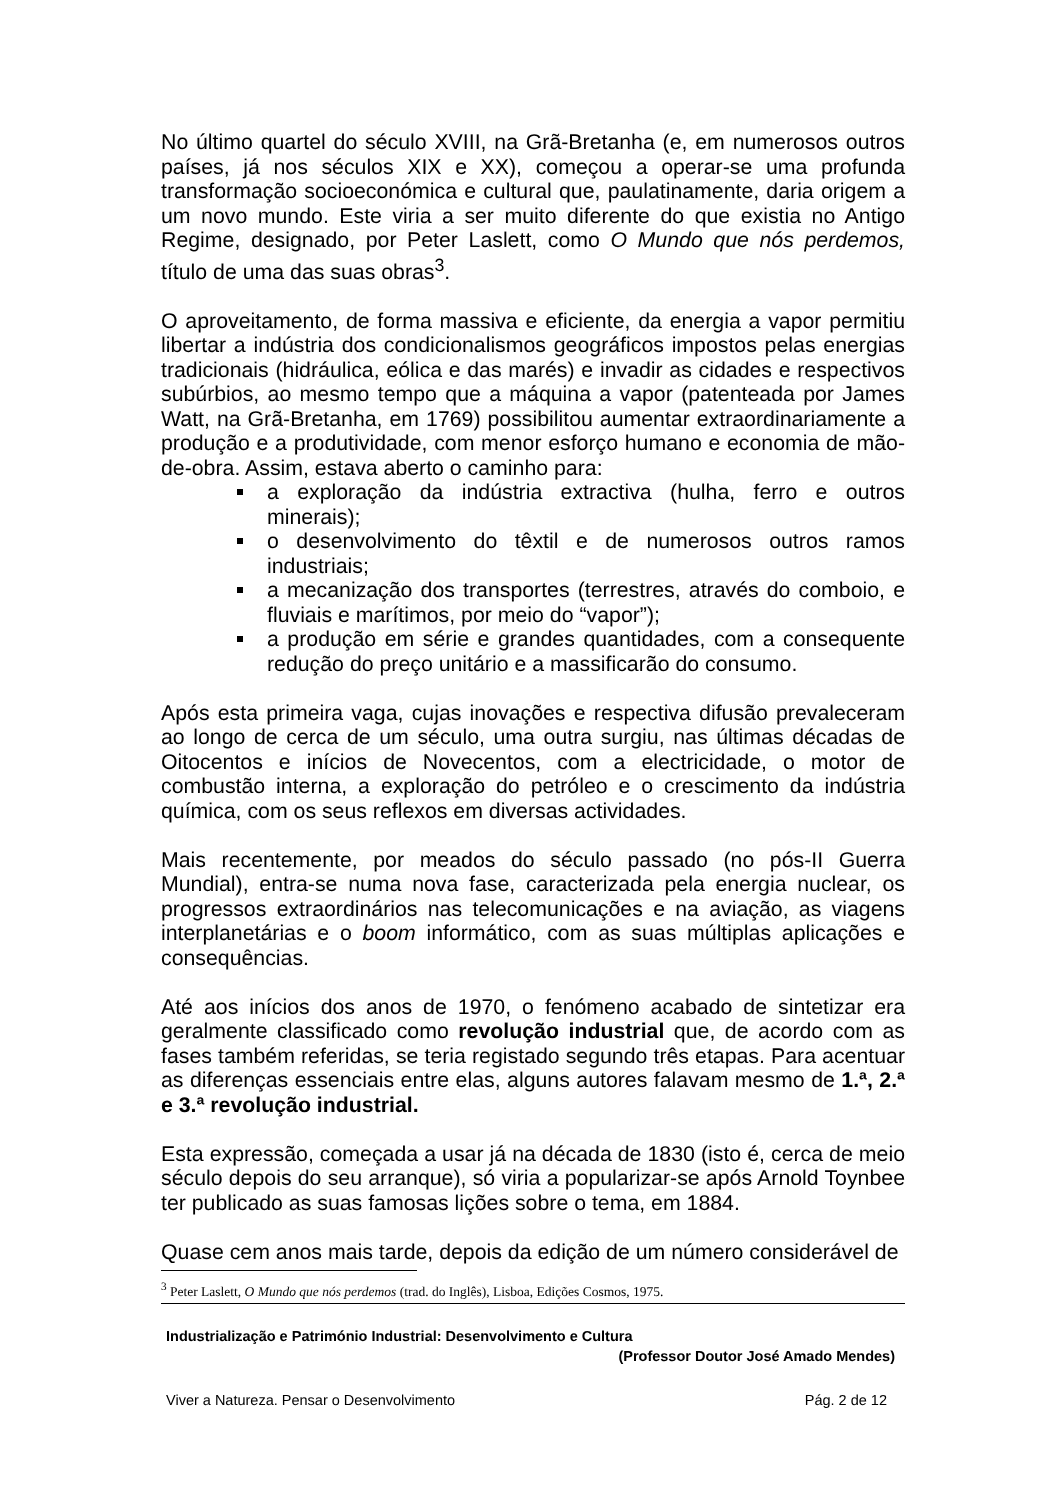No último quartel do século XVIII, na Grã-Bretanha (e, em numerosos outros países, já nos séculos XIX e XX), começou a operar-se uma profunda transformação socioeconómica e cultural que, paulatinamente, daria origem a um novo mundo. Este viria a ser muito diferente do que existia no Antigo Regime, designado, por Peter Laslett, como O Mundo que nós perdemos, título de uma das suas obras<sup>3</sup>.
O aproveitamento, de forma massiva e eficiente, da energia a vapor permitiu libertar a indústria dos condicionalismos geográficos impostos pelas energias tradicionais (hidráulica, eólica e das marés) e invadir as cidades e respectivos subúrbios, ao mesmo tempo que a máquina a vapor (patenteada por James Watt, na Grã-Bretanha, em 1769) possibilitou aumentar extraordinariamente a produção e a produtividade, com menor esforço humano e economia de mão-de-obra. Assim, estava aberto o caminho para:
a exploração da indústria extractiva (hulha, ferro e outros minerais);
o desenvolvimento do têxtil e de numerosos outros ramos industriais;
a mecanização dos transportes (terrestres, através do comboio, e fluviais e marítimos, por meio do “vapor”);
a produção em série e grandes quantidades, com a consequente redução do preço unitário e a massificarão do consumo.
Após esta primeira vaga, cujas inovações e respectiva difusão prevaleceram ao longo de cerca de um século, uma outra surgiu, nas últimas décadas de Oitocentos e inícios de Novecentos, com a electricidade, o motor de combustão interna, a exploração do petróleo e o crescimento da indústria química, com os seus reflexos em diversas actividades.
Mais recentemente, por meados do século passado (no pós-II Guerra Mundial), entra-se numa nova fase, caracterizada pela energia nuclear, os progressos extraordinários nas telecomunicações e na aviação, as viagens interplanetárias e o boom informático, com as suas múltiplas aplicações e consequências.
Até aos inícios dos anos de 1970, o fenómeno acabado de sintetizar era geralmente classificado como revolução industrial que, de acordo com as fases também referidas, se teria registado segundo três etapas. Para acentuar as diferenças essenciais entre elas, alguns autores falavam mesmo de 1.ª, 2.ª e 3.ª revolução industrial.
Esta expressão, começada a usar já na década de 1830 (isto é, cerca de meio século depois do seu arranque), só viria a popularizar-se após Arnold Toynbee ter publicado as suas famosas lições sobre o tema, em 1884.
Quase cem anos mais tarde, depois da edição de um número considerável de
<sup>3</sup> Peter Laslett, O Mundo que nós perdemos (trad. do Inglês), Lisboa, Edições Cosmos, 1975.
Industrialização e Património Industrial: Desenvolvimento e Cultura
(Professor Doutor José Amado Mendes)
Viver a Natureza. Pensar o Desenvolvimento Pág. 2 de 12